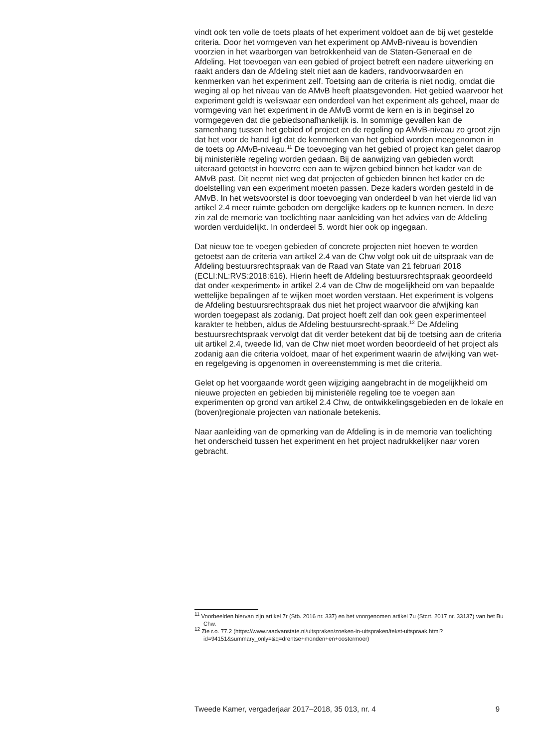vindt ook ten volle de toets plaats of het experiment voldoet aan de bij wet gestelde criteria. Door het vormgeven van het experiment op AMvB-niveau is bovendien voorzien in het waarborgen van betrokkenheid van de Staten-Generaal en de Afdeling. Het toevoegen van een gebied of project betreft een nadere uitwerking en raakt anders dan de Afdeling stelt niet aan de kaders, randvoorwaarden en kenmerken van het experiment zelf. Toetsing aan de criteria is niet nodig, omdat die weging al op het niveau van de AMvB heeft plaatsgevonden. Het gebied waarvoor het experiment geldt is weliswaar een onderdeel van het experiment als geheel, maar de vormgeving van het experiment in de AMvB vormt de kern en is in beginsel zo vormgegeven dat die gebiedsonafhankelijk is. In sommige gevallen kan de samenhang tussen het gebied of project en de regeling op AMvB-niveau zo groot zijn dat het voor de hand ligt dat de kenmerken van het gebied worden meegenomen in de toets op AMvB-niveau.<sup>11</sup> De toevoeging van het gebied of project kan gelet daarop bij ministeriële regeling worden gedaan. Bij de aanwijzing van gebieden wordt uiteraard getoetst in hoeverre een aan te wijzen gebied binnen het kader van de AMvB past. Dit neemt niet weg dat projecten of gebieden binnen het kader en de doelstelling van een experiment moeten passen. Deze kaders worden gesteld in de AMvB. In het wetsvoorstel is door toevoeging van onderdeel b van het vierde lid van artikel 2.4 meer ruimte geboden om dergelijke kaders op te kunnen nemen. In deze zin zal de memorie van toelichting naar aanleiding van het advies van de Afdeling worden verduidelijkt. In onderdeel 5. wordt hier ook op ingegaan.
Dat nieuw toe te voegen gebieden of concrete projecten niet hoeven te worden getoetst aan de criteria van artikel 2.4 van de Chw volgt ook uit de uitspraak van de Afdeling bestuursrechtspraak van de Raad van State van 21 februari 2018 (ECLI:NL:RVS:2018:616). Hierin heeft de Afdeling bestuursrechtspraak geoordeeld dat onder «experiment» in artikel 2.4 van de Chw de mogelijkheid om van bepaalde wettelijke bepalingen af te wijken moet worden verstaan. Het experiment is volgens de Afdeling bestuursrechtspraak dus niet het project waarvoor die afwijking kan worden toegepast als zodanig. Dat project hoeft zelf dan ook geen experimenteel karakter te hebben, aldus de Afdeling bestuursrecht-spraak.<sup>12</sup> De Afdeling bestuursrechtspraak vervolgt dat dit verder betekent dat bij de toetsing aan de criteria uit artikel 2.4, tweede lid, van de Chw niet moet worden beoordeeld of het project als zodanig aan die criteria voldoet, maar of het experiment waarin de afwijking van wet- en regelgeving is opgenomen in overeenstemming is met die criteria.
Gelet op het voorgaande wordt geen wijziging aangebracht in de mogelijkheid om nieuwe projecten en gebieden bij ministeriële regeling toe te voegen aan experimenten op grond van artikel 2.4 Chw, de ontwikkelingsgebieden en de lokale en (boven)regionale projecten van nationale betekenis.
Naar aanleiding van de opmerking van de Afdeling is in de memorie van toelichting het onderscheid tussen het experiment en het project nadrukkelijker naar voren gebracht.
<sup>11</sup> Voorbeelden hiervan zijn artikel 7r (Stb. 2016 nr. 337) en het voorgenomen artikel 7u (Stcrt. 2017 nr. 33137) van het Bu Chw.
<sup>12</sup> Zie r.o. 77.2 (https://www.raadvanstate.nl/uitspraken/zoeken-in-uitspraken/tekst-uitspraak.html?id=94151&summary_only=&q=drentse+monden+en+oostermoer)
Tweede Kamer, vergaderjaar 2017–2018, 35 013, nr. 4 9